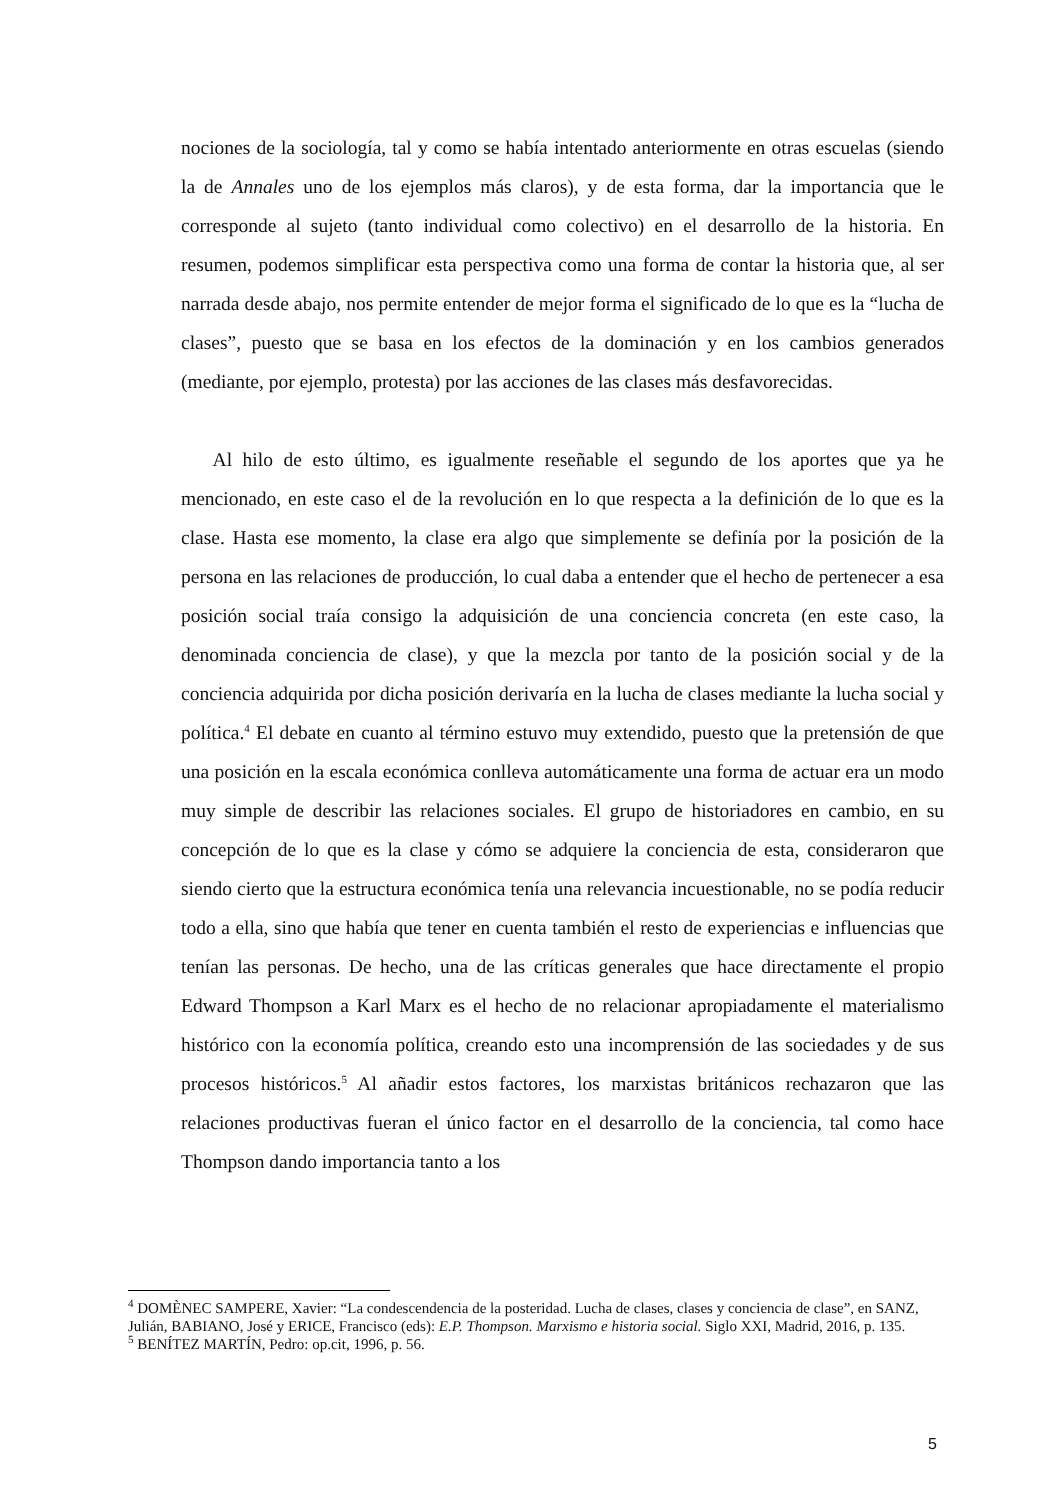nociones de la sociología, tal y como se había intentado anteriormente en otras escuelas (siendo la de Annales uno de los ejemplos más claros), y de esta forma, dar la importancia que le corresponde al sujeto (tanto individual como colectivo) en el desarrollo de la historia. En resumen, podemos simplificar esta perspectiva como una forma de contar la historia que, al ser narrada desde abajo, nos permite entender de mejor forma el significado de lo que es la “lucha de clases”, puesto que se basa en los efectos de la dominación y en los cambios generados (mediante, por ejemplo, protesta) por las acciones de las clases más desfavorecidas.
Al hilo de esto último, es igualmente reseñable el segundo de los aportes que ya he mencionado, en este caso el de la revolución en lo que respecta a la definición de lo que es la clase. Hasta ese momento, la clase era algo que simplemente se definía por la posición de la persona en las relaciones de producción, lo cual daba a entender que el hecho de pertenecer a esa posición social traía consigo la adquisición de una conciencia concreta (en este caso, la denominada conciencia de clase), y que la mezcla por tanto de la posición social y de la conciencia adquirida por dicha posición derivaría en la lucha de clases mediante la lucha social y política.<sup>4</sup> El debate en cuanto al término estuvo muy extendido, puesto que la pretensión de que una posición en la escala económica conlleva automáticamente una forma de actuar era un modo muy simple de describir las relaciones sociales. El grupo de historiadores en cambio, en su concepción de lo que es la clase y cómo se adquiere la conciencia de esta, consideraron que siendo cierto que la estructura económica tenía una relevancia incuestionable, no se podía reducir todo a ella, sino que había que tener en cuenta también el resto de experiencias e influencias que tenían las personas. De hecho, una de las críticas generales que hace directamente el propio Edward Thompson a Karl Marx es el hecho de no relacionar apropiadamente el materialismo histórico con la economía política, creando esto una incomprensión de las sociedades y de sus procesos históricos.<sup>5</sup> Al añadir estos factores, los marxistas británicos rechazaron que las relaciones productivas fueran el único factor en el desarrollo de la conciencia, tal como hace Thompson dando importancia tanto a los
<sup>4</sup> DOMÈNEC SAMPERE, Xavier: “La condescendencia de la posteridad. Lucha de clases, clases y conciencia de clase”, en SANZ, Julián, BABIANO, José y ERICE, Francisco (eds): E.P. Thompson. Marxismo e historia social. Siglo XXI, Madrid, 2016, p. 135.
<sup>5</sup> BENÍTEZ MARTÍN, Pedro: op.cit, 1996, p. 56.
5